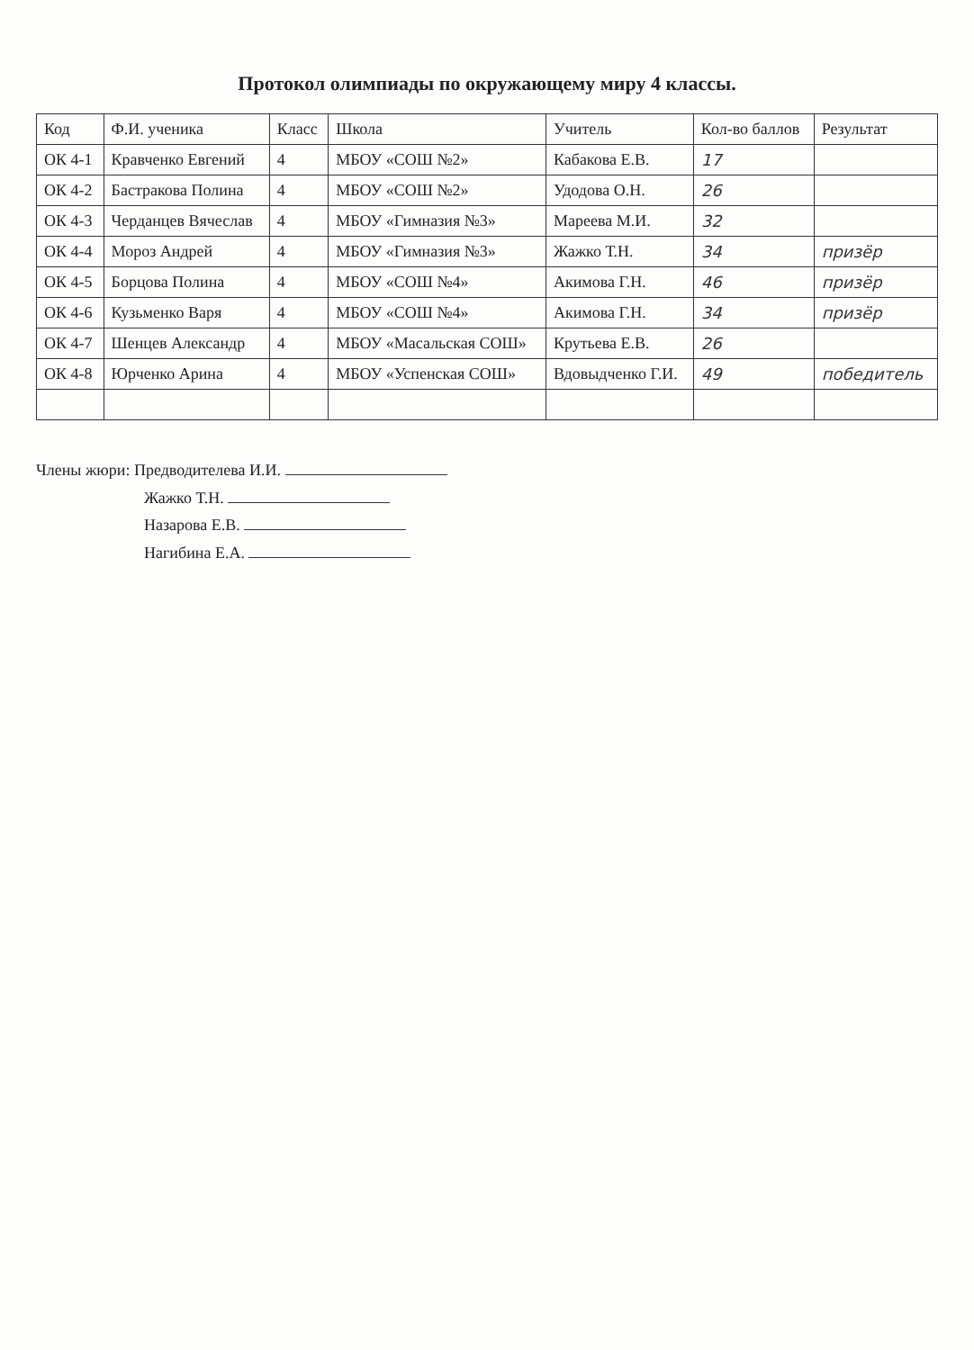Протокол олимпиады по окружающему миру 4 классы.
| Код | Ф.И. ученика | Класс | Школа | Учитель | Кол-во баллов | Результат |
| --- | --- | --- | --- | --- | --- | --- |
| ОК 4-1 | Кравченко Евгений | 4 | МБОУ «СОШ №2» | Кабакова Е.В. | 17 | |
| ОК 4-2 | Бастракова Полина | 4 | МБОУ «СОШ №2» | Удодова О.Н. | 26 | |
| ОК 4-3 | Черданцев Вячеслав | 4 | МБОУ «Гимназия №3» | Мареева М.И. | 32 | |
| ОК 4-4 | Мороз Андрей | 4 | МБОУ «Гимназия №3» | Жажко Т.Н. | 34 | призёр |
| ОК 4-5 | Борцова Полина | 4 | МБОУ «СОШ №4» | Акимова Г.Н. | 46 | призёр |
| ОК 4-6 | Кузьменко Варя | 4 | МБОУ «СОШ №4» | Акимова Г.Н. | 34 | призёр |
| ОК 4-7 | Шенцев Александр | 4 | МБОУ «Масальская СОШ» | Крутьева Е.В. | 26 | |
| ОК 4-8 | Юрченко Арина | 4 | МБОУ «Успенская СОШ» | Вдовыдченко Г.И. | 49 | победитель |
Члены жюри: Предводителева И.И.
Жажко Т.Н.
Назарова Е.В.
Нагибина Е.А.